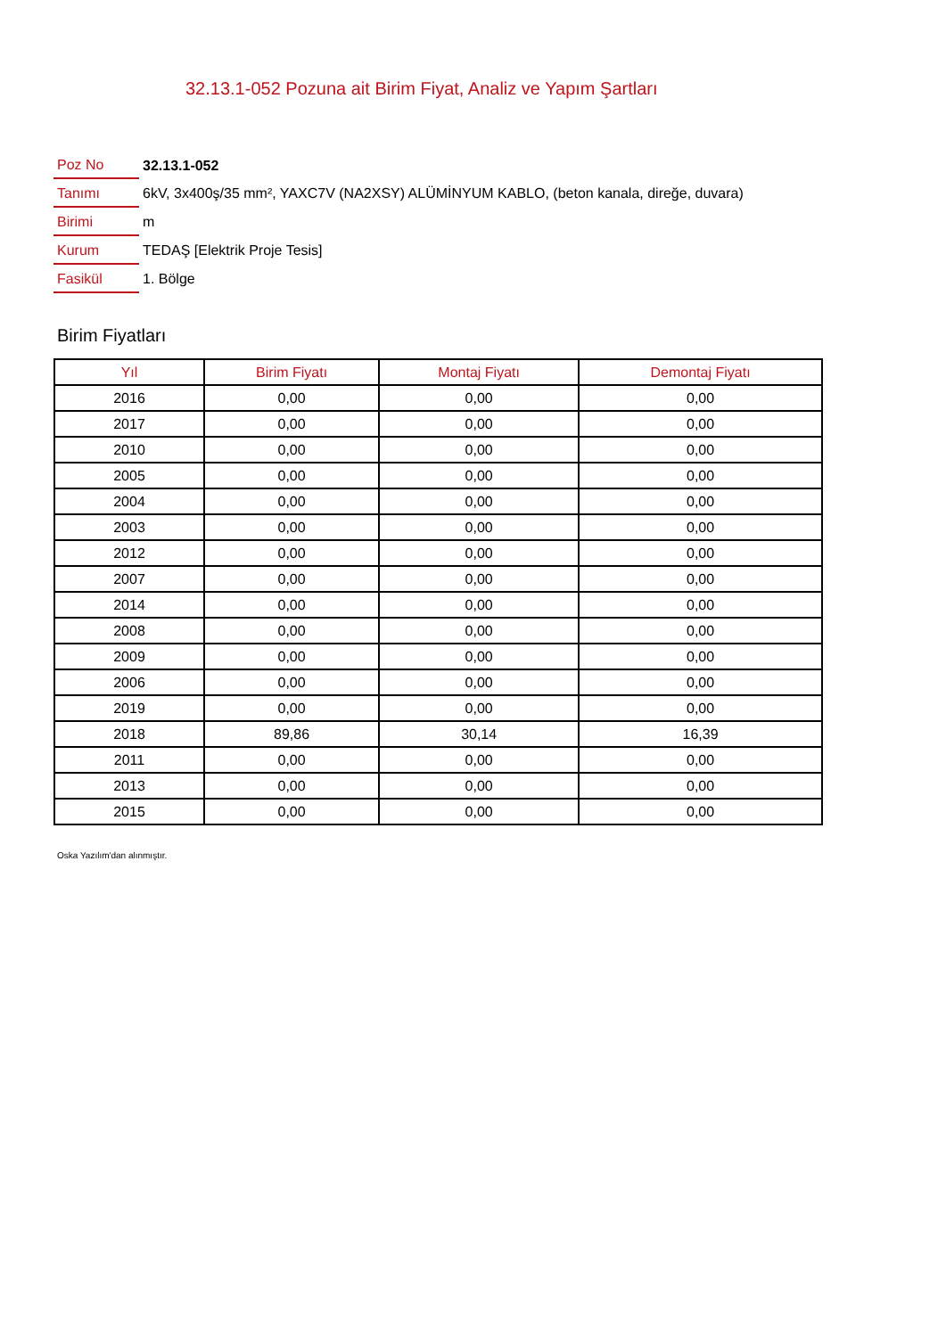32.13.1-052 Pozuna ait Birim Fiyat, Analiz ve Yapım Şartları
| Poz No | 32.13.1-052 |
| Tanımı | 6kV, 3x400ş/35 mm², YAXC7V (NA2XSY) ALÜMİNYUM KABLO, (beton kanala, direğe, duvara) |
| Birimi | m |
| Kurum | TEDAŞ [Elektrik Proje Tesis] |
| Fasikül | 1. Bölge |
Birim Fiyatları
| Yıl | Birim Fiyatı | Montaj Fiyatı | Demontaj Fiyatı |
| --- | --- | --- | --- |
| 2016 | 0,00 | 0,00 | 0,00 |
| 2017 | 0,00 | 0,00 | 0,00 |
| 2010 | 0,00 | 0,00 | 0,00 |
| 2005 | 0,00 | 0,00 | 0,00 |
| 2004 | 0,00 | 0,00 | 0,00 |
| 2003 | 0,00 | 0,00 | 0,00 |
| 2012 | 0,00 | 0,00 | 0,00 |
| 2007 | 0,00 | 0,00 | 0,00 |
| 2014 | 0,00 | 0,00 | 0,00 |
| 2008 | 0,00 | 0,00 | 0,00 |
| 2009 | 0,00 | 0,00 | 0,00 |
| 2006 | 0,00 | 0,00 | 0,00 |
| 2019 | 0,00 | 0,00 | 0,00 |
| 2018 | 89,86 | 30,14 | 16,39 |
| 2011 | 0,00 | 0,00 | 0,00 |
| 2013 | 0,00 | 0,00 | 0,00 |
| 2015 | 0,00 | 0,00 | 0,00 |
Oska Yazılım'dan alınmıştır.